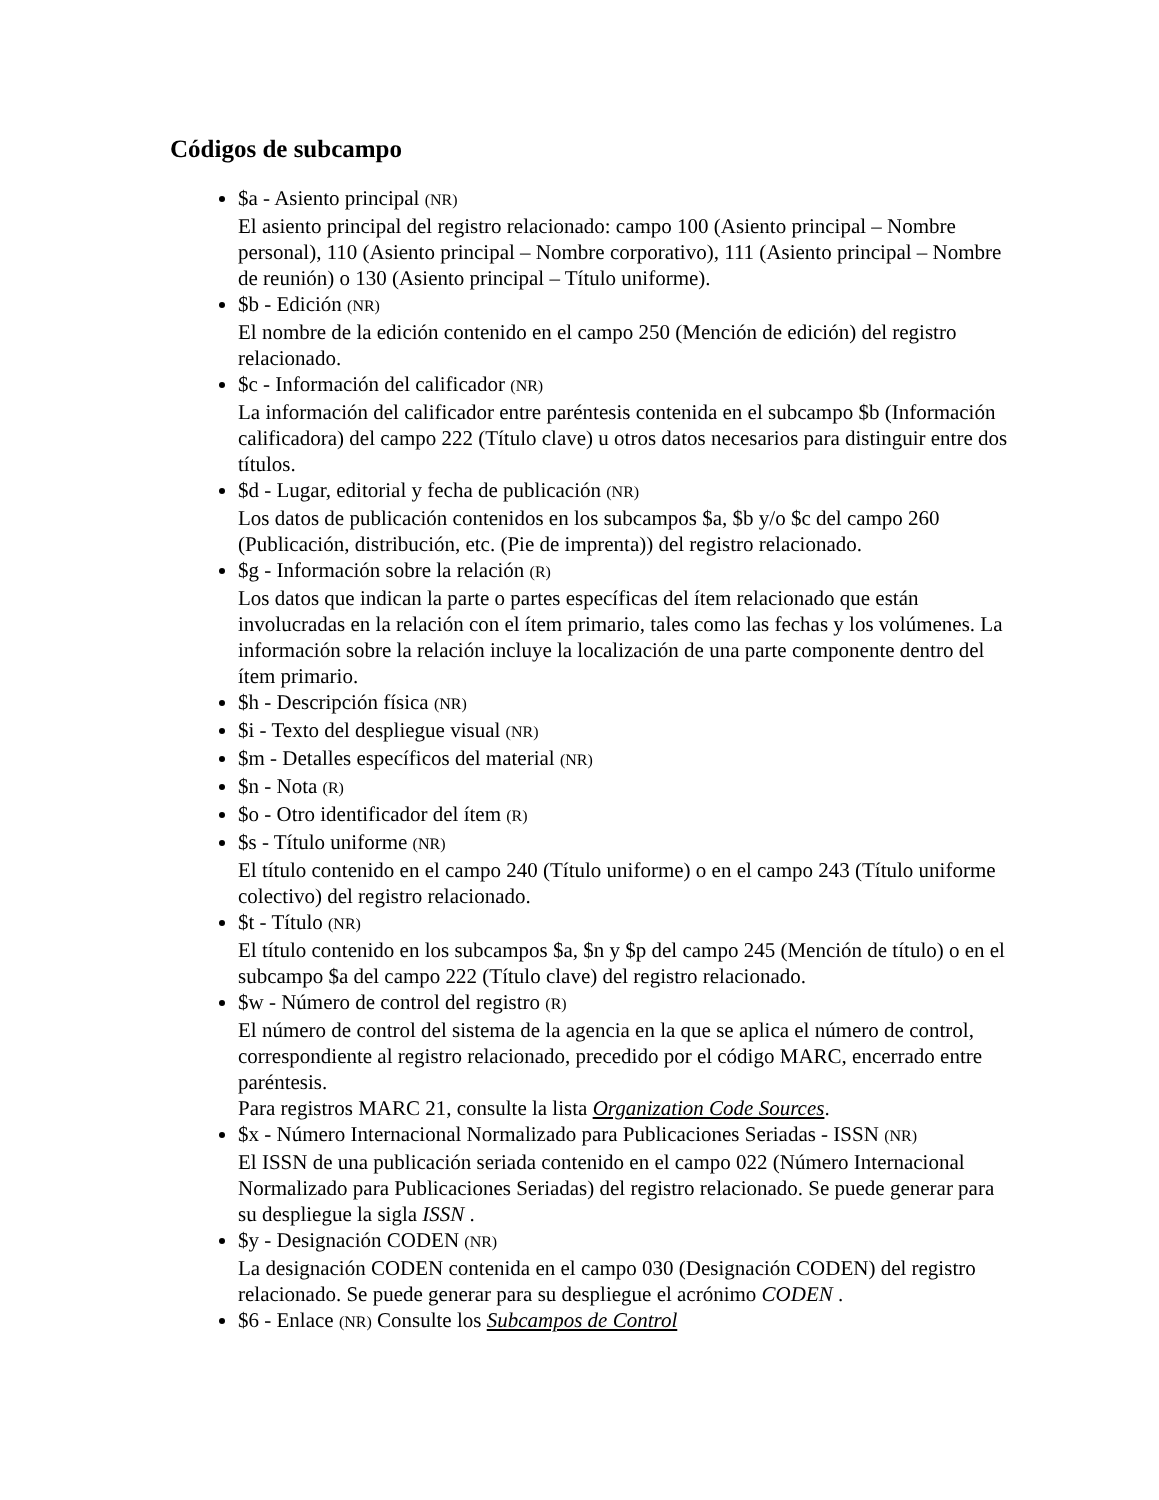Códigos de subcampo
$a - Asiento principal (NR)
El asiento principal del registro relacionado: campo 100 (Asiento principal – Nombre personal), 110 (Asiento principal – Nombre corporativo), 111 (Asiento principal – Nombre de reunión) o 130 (Asiento principal – Título uniforme).
$b - Edición (NR)
El nombre de la edición contenido en el campo 250 (Mención de edición) del registro relacionado.
$c - Información del calificador (NR)
La información del calificador entre paréntesis contenida en el subcampo $b (Información calificadora) del campo 222 (Título clave) u otros datos necesarios para distinguir entre dos títulos.
$d - Lugar, editorial y fecha de publicación (NR)
Los datos de publicación contenidos en los subcampos $a, $b y/o $c del campo 260 (Publicación, distribución, etc. (Pie de imprenta)) del registro relacionado.
$g - Información sobre la relación (R)
Los datos que indican la parte o partes específicas del ítem relacionado que están involucradas en la relación con el ítem primario, tales como las fechas y los volúmenes. La información sobre la relación incluye la localización de una parte componente dentro del ítem primario.
$h - Descripción física (NR)
$i - Texto del despliegue visual (NR)
$m - Detalles específicos del material (NR)
$n - Nota (R)
$o - Otro identificador del ítem (R)
$s - Título uniforme (NR)
El título contenido en el campo 240 (Título uniforme) o en el campo 243 (Título uniforme colectivo) del registro relacionado.
$t - Título (NR)
El título contenido en los subcampos $a, $n y $p del campo 245 (Mención de título) o en el subcampo $a del campo 222 (Título clave) del registro relacionado.
$w - Número de control del registro (R)
El número de control del sistema de la agencia en la que se aplica el número de control, correspondiente al registro relacionado, precedido por el código MARC, encerrado entre paréntesis.
Para registros MARC 21, consulte la lista Organization Code Sources.
$x - Número Internacional Normalizado para Publicaciones Seriadas - ISSN (NR)
El ISSN de una publicación seriada contenido en el campo 022 (Número Internacional Normalizado para Publicaciones Seriadas) del registro relacionado. Se puede generar para su despliegue la sigla ISSN .
$y - Designación CODEN (NR)
La designación CODEN contenida en el campo 030 (Designación CODEN) del registro relacionado. Se puede generar para su despliegue el acrónimo CODEN .
$6 - Enlace (NR) Consulte los Subcampos de Control